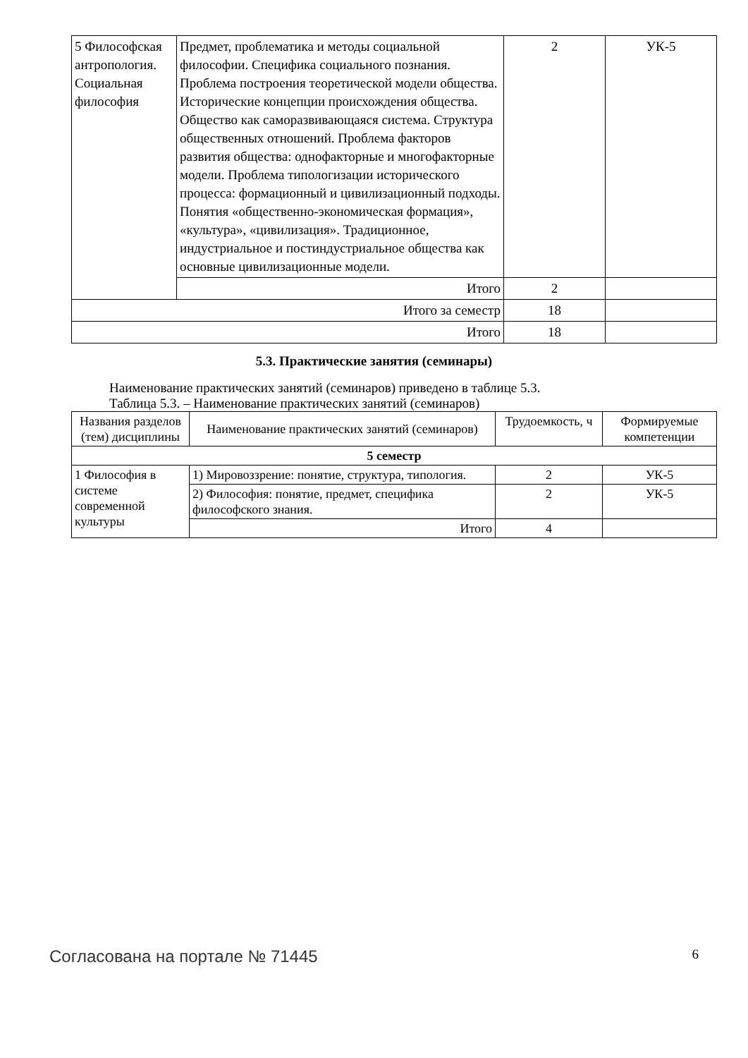| 5 Философская антропология. Социальная философия | Предмет, проблематика и методы социальной философии. Специфика социального познания. Проблема построения теоретической модели общества. Исторические концепции происхождения общества. Общество как саморазвивающаяся система. Структура общественных отношений. Проблема факторов развития общества: однофакторные и многофакторные модели. Проблема типологизации исторического процесса: формационный и цивилизационный подходы. Понятия «общественно-экономическая формация», «культура», «цивилизация». Традиционное, индустриальное и постиндустриальное общества как основные цивилизационные модели. | 2 | УК-5 |
| | Итого | 2 | |
| Итого за семестр | | 18 | |
| Итого | | 18 | |
5.3. Практические занятия (семинары)
Наименование практических занятий (семинаров) приведено в таблице 5.3.
Таблица 5.3. – Наименование практических занятий (семинаров)
| Названия разделов (тем) дисциплины | Наименование практических занятий (семинаров) | Трудоемкость, ч | Формируемые компетенции |
| --- | --- | --- | --- |
| 5 семестр | | | |
| 1 Философия в системе современной культуры | 1) Мировоззрение: понятие, структура, типология. | 2 | УК-5 |
| | 2) Философия: понятие, предмет, специфика философского знания. | 2 | УК-5 |
| | Итого | 4 | |
Согласована на портале № 71445 6